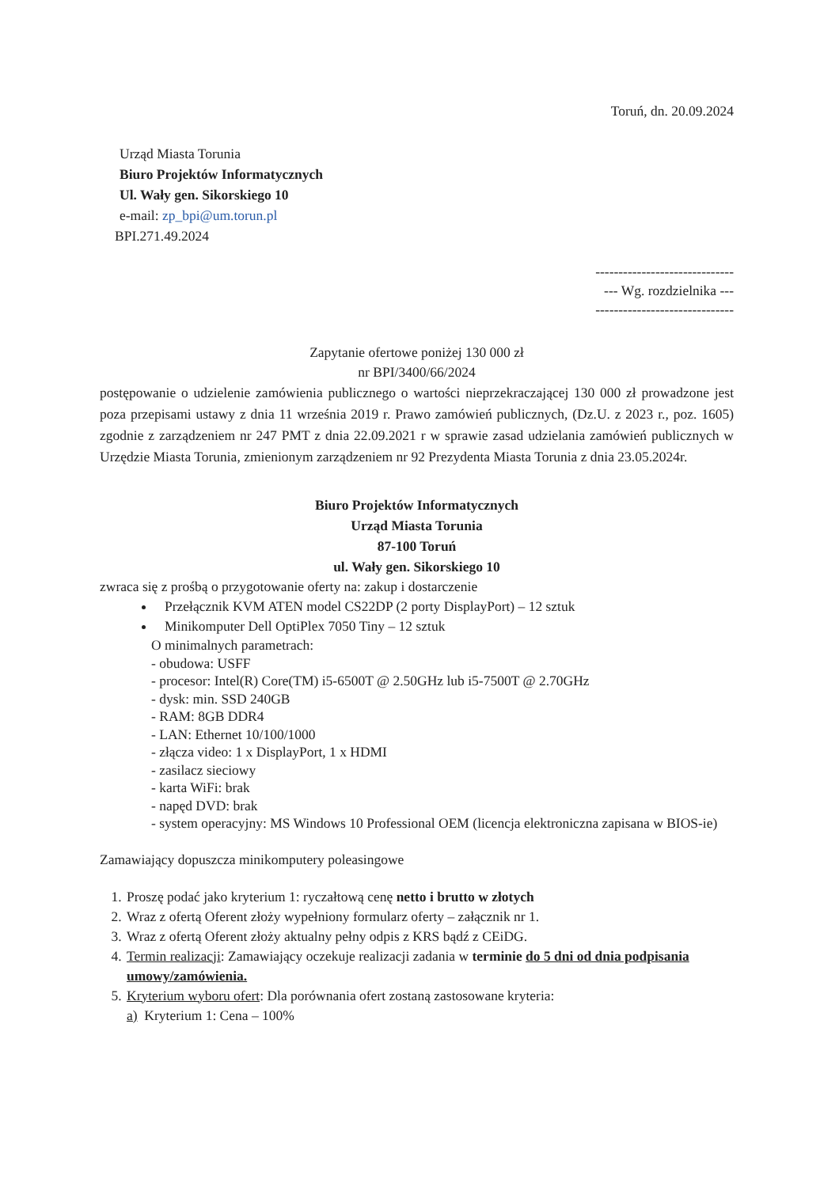Toruń, dn. 20.09.2024
Urząd Miasta Torunia
Biuro Projektów Informatycznych
Ul. Wały gen. Sikorskiego 10
e-mail: zp_bpi@um.torun.pl
BPI.271.49.2024
------------------------------
--- Wg. rozdzielnika ---
------------------------------
Zapytanie ofertowe poniżej 130 000 zł
nr BPI/3400/66/2024
postępowanie o udzielenie zamówienia publicznego o wartości nieprzekraczającej 130 000 zł prowadzone jest poza przepisami ustawy z dnia 11 września 2019 r. Prawo zamówień publicznych, (Dz.U. z 2023 r., poz. 1605) zgodnie z zarządzeniem nr 247 PMT z dnia 22.09.2021 r w sprawie zasad udzielania zamówień publicznych w Urzędzie Miasta Torunia, zmienionym zarządzeniem nr 92 Prezydenta Miasta Torunia z dnia 23.05.2024r.
Biuro Projektów Informatycznych
Urząd Miasta Torunia
87-100 Toruń
ul. Wały gen. Sikorskiego 10
zwraca się z prośbą o przygotowanie oferty na: zakup i dostarczenie
Przełącznik KVM ATEN model CS22DP (2 porty DisplayPort) – 12 sztuk
Minikomputer Dell OptiPlex 7050 Tiny – 12 sztuk
O minimalnych parametrach:
- obudowa: USFF
- procesor: Intel(R) Core(TM) i5-6500T @ 2.50GHz lub i5-7500T @ 2.70GHz
- dysk: min. SSD 240GB
- RAM: 8GB DDR4
- LAN: Ethernet 10/100/1000
- złącza video: 1 x DisplayPort, 1 x HDMI
- zasilacz sieciowy
- karta WiFi: brak
- napęd DVD: brak
- system operacyjny: MS Windows 10 Professional OEM (licencja elektroniczna zapisana w BIOS-ie)
Zamawiający dopuszcza minikomputery poleasingowe
1. Proszę podać jako kryterium 1: ryczałtową cenę netto i brutto w złotych
2. Wraz z ofertą Oferent złoży wypełniony formularz oferty – załącznik nr 1.
3. Wraz z ofertą Oferent złoży aktualny pełny odpis z KRS bądź z CEiDG.
4. Termin realizacji: Zamawiający oczekuje realizacji zadania w terminie do 5 dni od dnia podpisania umowy/zamówienia.
5. Kryterium wyboru ofert: Dla porównania ofert zostaną zastosowane kryteria:
a) Kryterium 1: Cena – 100%